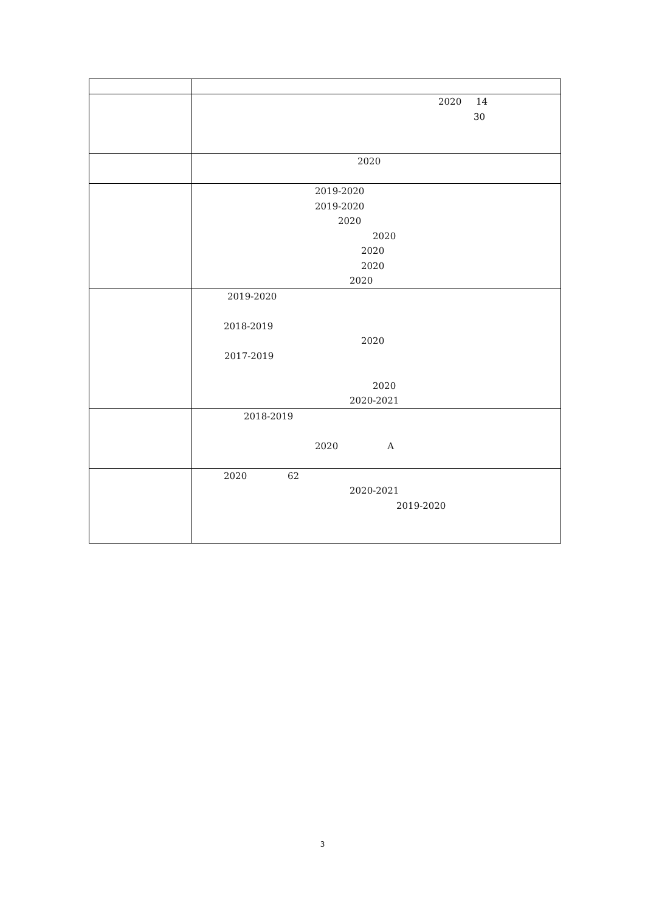| | 2020 14 30 |
| | 2020 |
| | 2019-2020 2019-2020 2020 2020 2020 2020 2020 |
| | 2019-2020 2018-2019 2020 2017-2019 2020 2020-2021 |
| | 2018-2019 2020 A |
| | 2020 62 2020-2021 2019-2020 |
3